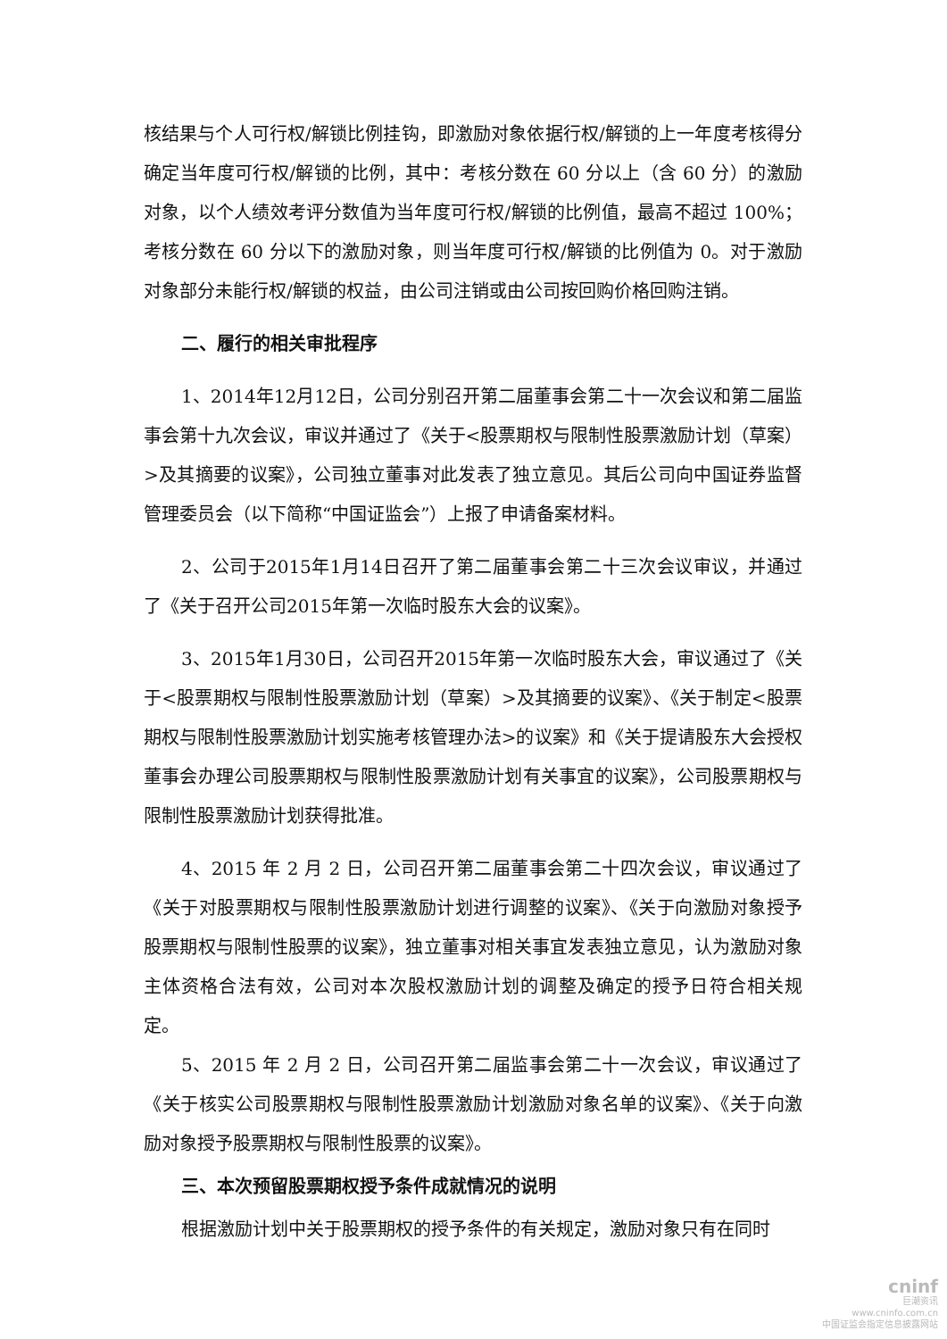核结果与个人可行权/解锁比例挂钩，即激励对象依据行权/解锁的上一年度考核得分确定当年度可行权/解锁的比例，其中：考核分数在 60 分以上（含 60 分）的激励对象，以个人绩效考评分数值为当年度可行权/解锁的比例值，最高不超过 100%；考核分数在 60 分以下的激励对象，则当年度可行权/解锁的比例值为 0。对于激励对象部分未能行权/解锁的权益，由公司注销或由公司按回购价格回购注销。
二、履行的相关审批程序
1、2014年12月12日，公司分别召开第二届董事会第二十一次会议和第二届监事会第十九次会议，审议并通过了《关于<股票期权与限制性股票激励计划（草案）>及其摘要的议案》，公司独立董事对此发表了独立意见。其后公司向中国证券监督管理委员会（以下简称“中国证监会”）上报了申请备案材料。
2、公司于2015年1月14日召开了第二届董事会第二十三次会议审议，并通过了《关于召开公司2015年第一次临时股东大会的议案》。
3、2015年1月30日，公司召开2015年第一次临时股东大会，审议通过了《关于<股票期权与限制性股票激励计划（草案）>及其摘要的议案》、《关于制定<股票期权与限制性股票激励计划实施考核管理办法>的议案》和《关于提请股东大会授权董事会办理公司股票期权与限制性股票激励计划有关事宜的议案》，公司股票期权与限制性股票激励计划获得批准。
4、2015 年 2 月 2 日，公司召开第二届董事会第二十四次会议，审议通过了《关于对股票期权与限制性股票激励计划进行调整的议案》、《关于向激励对象授予股票期权与限制性股票的议案》，独立董事对相关事宜发表独立意见，认为激励对象主体资格合法有效，公司对本次股权激励计划的调整及确定的授予日符合相关规定。
5、2015 年 2 月 2 日，公司召开第二届监事会第二十一次会议，审议通过了《关于核实公司股票期权与限制性股票激励计划激励对象名单的议案》、《关于向激励对象授予股票期权与限制性股票的议案》。
三、本次预留股票期权授予条件成就情况的说明
根据激励计划中关于股票期权的授予条件的有关规定，激励对象只有在同时
cninf
巨潮资讯
www.cninfo.com.cn
中国证监会指定信息披露网站